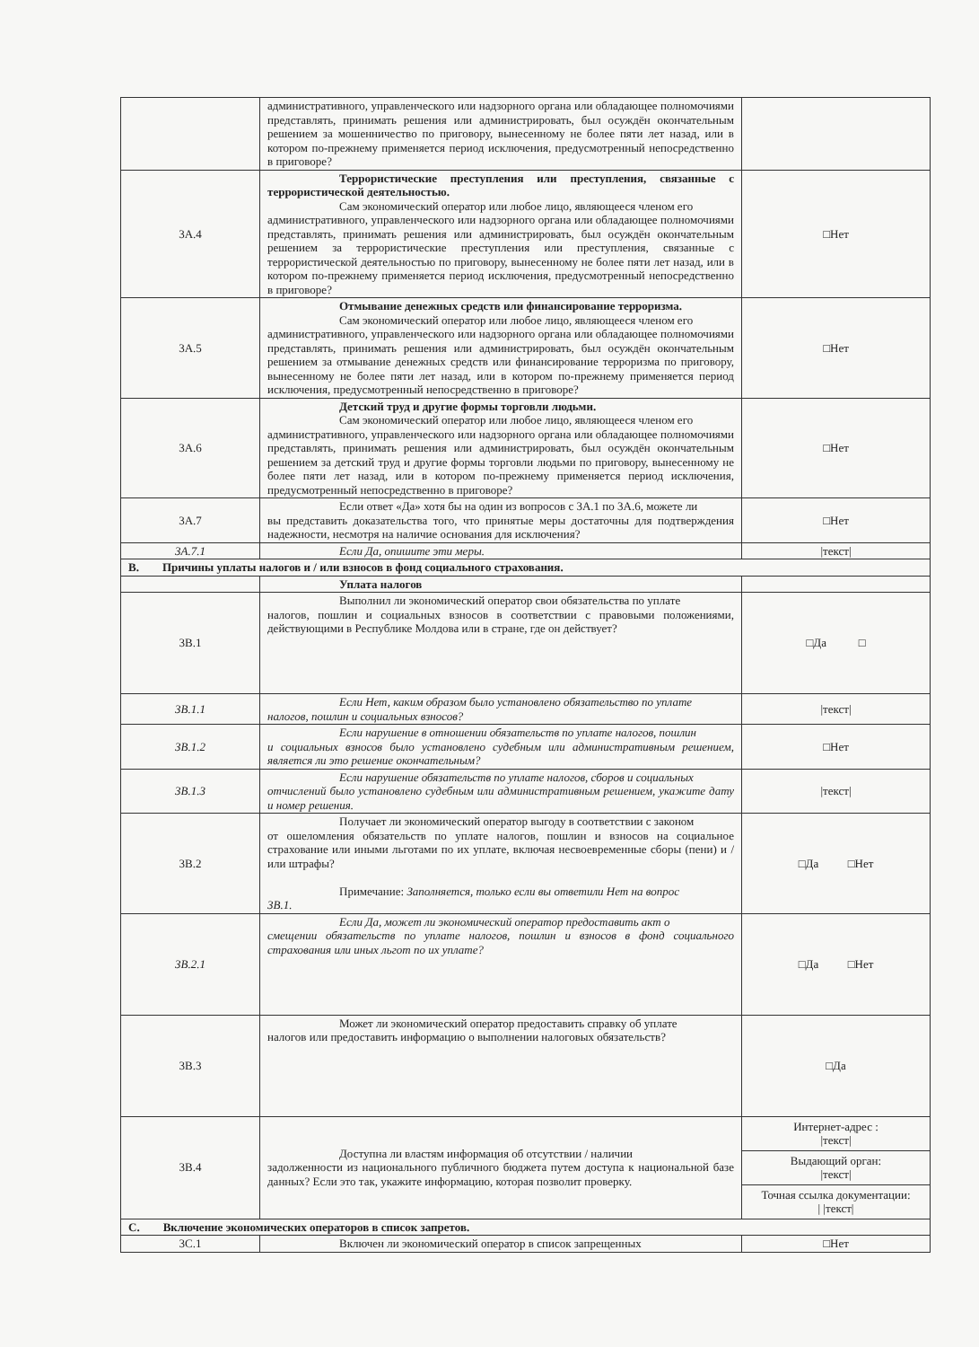| | административного, управленческого или надзорного органа или обладающее полномочиями представлять, принимать решения или администрировать, был осуждён окончательным решением за мошенничество по приговору, вынесенному не более пяти лет назад, или в котором по-прежнему применяется период исключения, предусмотренный непосредственно в приговоре? | |
| 3A.4 | Террористические преступления или преступления, связанные с террористической деятельностью. Сам экономический оператор или любое лицо, являющееся членом его административного, управленческого или надзорного органа или обладающее полномочиями представлять, принимать решения или администрировать, был осуждён окончательным решением за террористические преступления или преступления, связанные с террористической деятельностью по приговору, вынесенному не более пяти лет назад, или в котором по-прежнему применяется период исключения, предусмотренный непосредственно в приговоре? | □Нет |
| 3A.5 | Отмывание денежных средств или финансирование терроризма. Сам экономический оператор или любое лицо, являющееся членом его административного, управленческого или надзорного органа или обладающее полномочиями представлять, принимать решения или администрировать, был осуждён окончательным решением за отмывание денежных средств или финансирование терроризма по приговору, вынесенному не более пяти лет назад, или в котором по-прежнему применяется период исключения, предусмотренный непосредственно в приговоре? | □Нет |
| 3A.6 | Детский труд и другие формы торговли людьми. Сам экономический оператор или любое лицо, являющееся членом его административного, управленческого или надзорного органа или обладающее полномочиями представлять, принимать решения или администрировать, был осуждён окончательным решением за детский труд и другие формы торговли людьми по приговору, вынесенному не более пяти лет назад, или в котором по-прежнему применяется период исключения, предусмотренный непосредственно в приговоре? | □Нет |
| 3A.7 | Если ответ «Да» хотя бы на один из вопросов с 3A.1 по 3A.6, можете ли вы представить доказательства того, что принятые меры достаточны для подтверждения надежности, несмотря на наличие основания для исключения? | □Нет |
| 3A.7.1 | Если Да, опишите эти меры. | /текст/ |
| B. Причины уплаты налогов и / или взносов в фонд социального страхования. | | |
| | Уплата налогов | |
| 3B.1 | Выполнил ли экономический оператор свои обязательства по уплате налогов, пошлин и социальных взносов в соответствии с правовыми положениями, действующими в Республике Молдова или в стране, где он действует? | □Да □ |
| 3B.1.1 | Если Нет, каким образом было установлено обязательство по уплате налогов, пошлин и социальных взносов? | /текст/ |
| 3B.1.2 | Если нарушение в отношении обязательств по уплате налогов, пошлин и социальных взносов было установлено судебным или административным решением, является ли это решение окончательным? | □Нет |
| 3B.1.3 | Если нарушение обязательств по уплате налогов, сборов и социальных отчислений было установлено судебным или административным решением, укажите дату и номер решения. | /текст/ |
| 3B.2 | Получает ли экономический оператор выгоду в соответствии с законом от ошеломления обязательств по уплате налогов, пошлин и взносов на социальное страхование или иными льготами по их уплате, включая несвоевременные сборы (пени) и / или штрафы? Примечание: Заполняется, только если вы ответили Нет на вопрос 3B.1. | □Да □Нет |
| 3B.2.1 | Если Да, может ли экономический оператор предоставить акт о смещении обязательств по уплате налогов, пошлин и взносов в фонд социального страхования или иных льгот по их уплате? | □Да □Нет |
| 3B.3 | Может ли экономический оператор предоставить справку об уплате налогов или предоставить информацию о выполнении налоговых обязательств? | □Да |
| 3B.4 | Доступна ли властям информация об отсутствии / наличии задолженности из национального публичного бюджета путем доступа к национальной базе данных? Если это так, укажите информацию, которая позволит проверку. | Интернет-адрес : /текст/ Выдающий орган: /текст/ Точная ссылка документации: / /текст/ |
| C. Включение экономических операторов в список запретов. | | |
| 3C.1 | Включен ли экономический оператор в список запрещенных | □Нет |